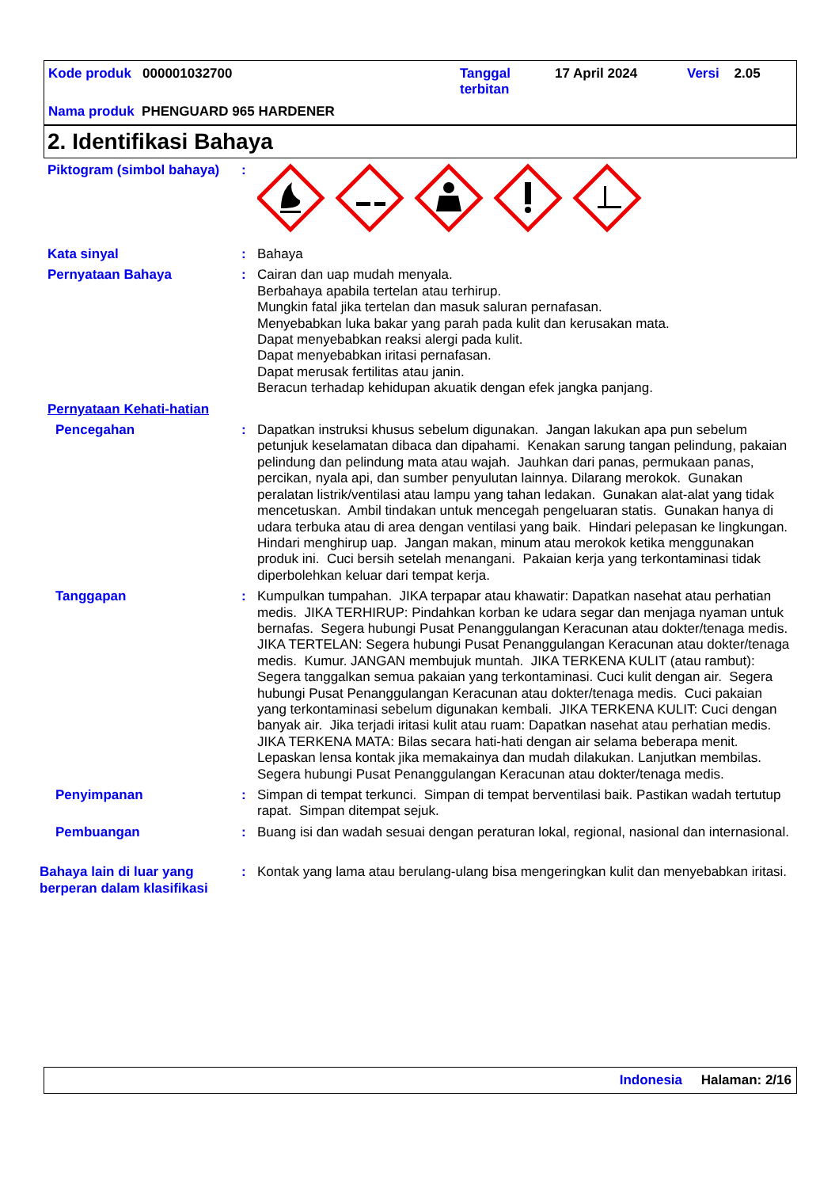Kode produk 000001032700
Tanggal
terbitan
17 April 2024 Versi 2.05
Nama produk PHENGUARD 965 HARDENER
2. Identifikasi Bahaya
Piktogram (simbol bahaya)
:
Kata sinyal : Bahaya
Pernyataan Bahaya : Cairan dan uap mudah menyala.
Berbahaya apabila tertelan atau terhirup.
Mungkin fatal jika tertelan dan masuk saluran pernafasan.
Menyebabkan luka bakar yang parah pada kulit dan kerusakan mata.
Dapat menyebabkan reaksi alergi pada kulit.
Dapat menyebabkan iritasi pernafasan.
Dapat merusak fertilitas atau janin.
Beracun terhadap kehidupan akuatik dengan efek jangka panjang.
Pernyataan Kehati-hatian
Pencegahan : Dapatkan instruksi khusus sebelum digunakan. Jangan lakukan apa pun sebelum petunjuk keselamatan dibaca dan dipahami. Kenakan sarung tangan pelindung, pakaian pelindung dan pelindung mata atau wajah. Jauhkan dari panas, permukaan panas, percikan, nyala api, dan sumber penyulutan lainnya. Dilarang merokok. Gunakan peralatan listrik/ventilasi atau lampu yang tahan ledakan. Gunakan alat-alat yang tidak mencetuskan. Ambil tindakan untuk mencegah pengeluaran statis. Gunakan hanya di udara terbuka atau di area dengan ventilasi yang baik. Hindari pelepasan ke lingkungan. Hindari menghirup uap. Jangan makan, minum atau merokok ketika menggunakan produk ini. Cuci bersih setelah menangani. Pakaian kerja yang terkontaminasi tidak diperbolehkan keluar dari tempat kerja.
Tanggapan : Kumpulkan tumpahan. JIKA terpapar atau khawatir: Dapatkan nasehat atau perhatian medis. JIKA TERHIRUP: Pindahkan korban ke udara segar dan menjaga nyaman untuk bernafas. Segera hubungi Pusat Penanggulangan Keracunan atau dokter/tenaga medis. JIKA TERTELAN: Segera hubungi Pusat Penanggulangan Keracunan atau dokter/tenaga medis. Kumur. JANGAN membujuk muntah. JIKA TERKENA KULIT (atau rambut): Segera tanggalkan semua pakaian yang terkontaminasi. Cuci kulit dengan air. Segera hubungi Pusat Penanggulangan Keracunan atau dokter/tenaga medis. Cuci pakaian yang terkontaminasi sebelum digunakan kembali. JIKA TERKENA KULIT: Cuci dengan banyak air. Jika terjadi iritasi kulit atau ruam: Dapatkan nasehat atau perhatian medis. JIKA TERKENA MATA: Bilas secara hati-hati dengan air selama beberapa menit. Lepaskan lensa kontak jika memakainya dan mudah dilakukan. Lanjutkan membilas. Segera hubungi Pusat Penanggulangan Keracunan atau dokter/tenaga medis.
Penyimpanan : Simpan di tempat terkunci. Simpan di tempat berventilasi baik. Pastikan wadah tertutup rapat. Simpan ditempat sejuk.
Pembuangan : Buang isi dan wadah sesuai dengan peraturan lokal, regional, nasional dan internasional.
Bahaya lain di luar yang berperan dalam klasifikasi
: Kontak yang lama atau berulang-ulang bisa mengeringkan kulit dan menyebabkan iritasi.
Indonesia Halaman: 2/16